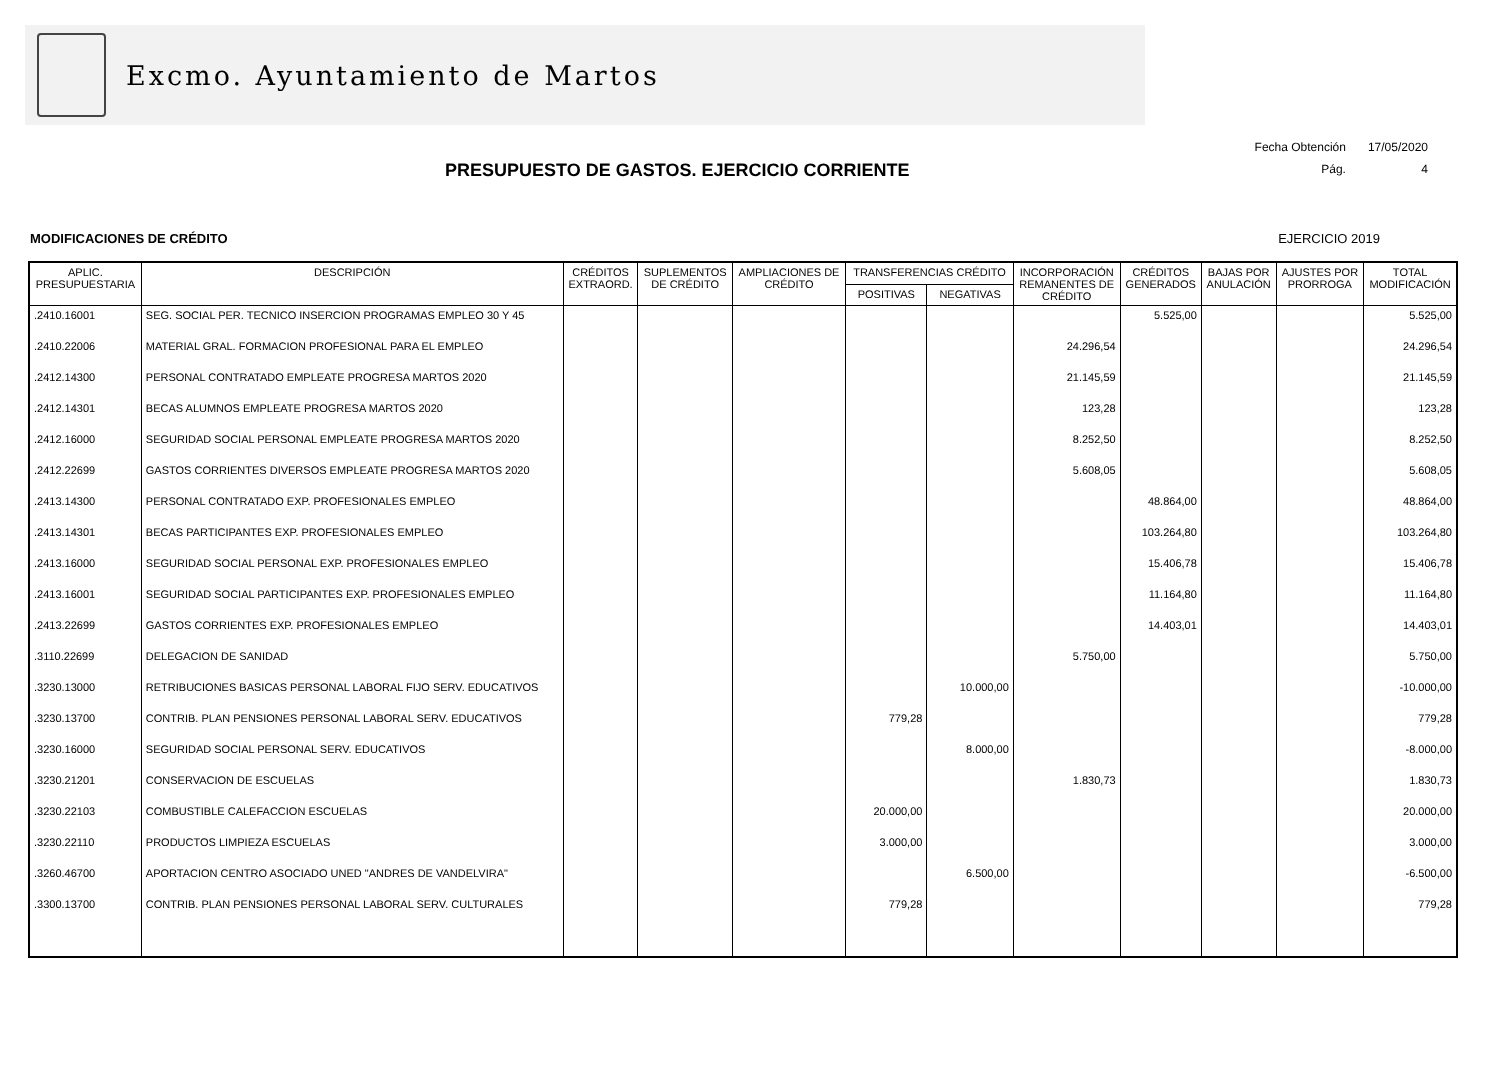Excmo. Ayuntamiento de Martos
PRESUPUESTO DE GASTOS. EJERCICIO CORRIENTE
| Fecha Obtención | 17/05/2020 |
| Pág. | 4 |
MODIFICACIONES DE CRÉDITO EJERCICIO 2019
| APLIC. PRESUPUESTARIA | DESCRIPCIÓN | CRÉDITOS EXTRAORD. | SUPLEMENTOS DE CRÉDITO | AMPLIACIONES DE CRÉDITO | TRANSFERENCIAS CRÉDITO | | INCORPORACIÓN REMANENTES DE CRÉDITO | CRÉDITOS GENERADOS | BAJAS POR ANULACIÓN | AJUSTES POR PRORROGA | TOTAL MODIFICACIÓN |
| --- | --- | --- | --- | --- | --- | --- | --- | --- | --- | --- | --- |
| | | | | | POSITIVAS | NEGATIVAS | | | | | |
| .2410.16001 | SEG. SOCIAL PER. TECNICO INSERCION PROGRAMAS EMPLEO 30 Y 45 | | | | | | | 5.525,00 | | | 5.525,00 |
| .2410.22006 | MATERIAL GRAL. FORMACION PROFESIONAL PARA EL EMPLEO | | | | | | 24.296,54 | | | | 24.296,54 |
| .2412.14300 | PERSONAL CONTRATADO EMPLEATE PROGRESA MARTOS 2020 | | | | | | 21.145,59 | | | | 21.145,59 |
| .2412.14301 | BECAS ALUMNOS EMPLEATE PROGRESA MARTOS 2020 | | | | | | 123,28 | | | | 123,28 |
| .2412.16000 | SEGURIDAD SOCIAL PERSONAL EMPLEATE PROGRESA MARTOS 2020 | | | | | | 8.252,50 | | | | 8.252,50 |
| .2412.22699 | GASTOS CORRIENTES DIVERSOS EMPLEATE PROGRESA MARTOS 2020 | | | | | | 5.608,05 | | | | 5.608,05 |
| .2413.14300 | PERSONAL CONTRATADO EXP. PROFESIONALES EMPLEO | | | | | | | 48.864,00 | | | 48.864,00 |
| .2413.14301 | BECAS PARTICIPANTES EXP. PROFESIONALES EMPLEO | | | | | | | 103.264,80 | | | 103.264,80 |
| .2413.16000 | SEGURIDAD SOCIAL PERSONAL EXP. PROFESIONALES EMPLEO | | | | | | | 15.406,78 | | | 15.406,78 |
| .2413.16001 | SEGURIDAD SOCIAL PARTICIPANTES EXP. PROFESIONALES EMPLEO | | | | | | | 11.164,80 | | | 11.164,80 |
| .2413.22699 | GASTOS CORRIENTES EXP. PROFESIONALES EMPLEO | | | | | | | 14.403,01 | | | 14.403,01 |
| .3110.22699 | DELEGACION DE SANIDAD | | | | | | 5.750,00 | | | | 5.750,00 |
| .3230.13000 | RETRIBUCIONES BASICAS PERSONAL LABORAL FIJO SERV. EDUCATIVOS | | | | | 10.000,00 | | | | | -10.000,00 |
| .3230.13700 | CONTRIB. PLAN PENSIONES PERSONAL LABORAL SERV. EDUCATIVOS | | | | 779,28 | | | | | | 779,28 |
| .3230.16000 | SEGURIDAD SOCIAL PERSONAL SERV. EDUCATIVOS | | | | | 8.000,00 | | | | | -8.000,00 |
| .3230.21201 | CONSERVACION DE ESCUELAS | | | | | | 1.830,73 | | | | 1.830,73 |
| .3230.22103 | COMBUSTIBLE CALEFACCION ESCUELAS | | | | 20.000,00 | | | | | | 20.000,00 |
| .3230.22110 | PRODUCTOS LIMPIEZA ESCUELAS | | | | 3.000,00 | | | | | | 3.000,00 |
| .3260.46700 | APORTACION CENTRO ASOCIADO UNED "ANDRES DE VANDELVIRA" | | | | | 6.500,00 | | | | | -6.500,00 |
| .3300.13700 | CONTRIB. PLAN PENSIONES PERSONAL LABORAL SERV. CULTURALES | | | | 779,28 | | | | | | 779,28 |